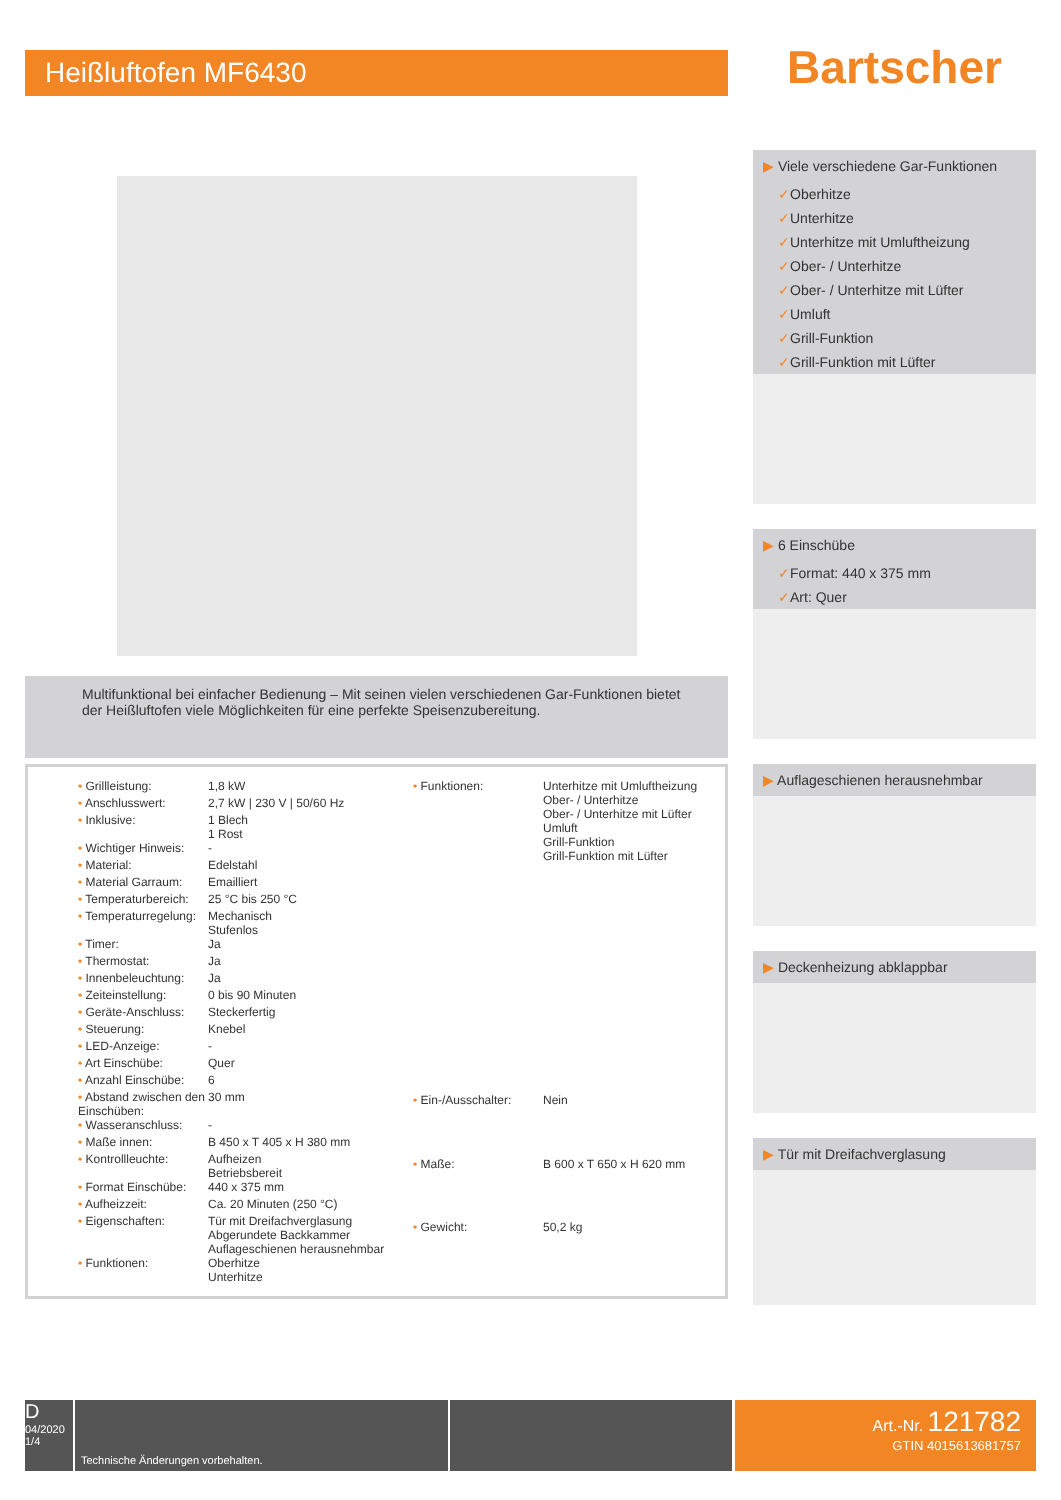Heißluftofen MF6430
Multifunktional bei einfacher Bedienung – Mit seinen vielen verschiedenen Gar-Funktionen bietet der Heißluftofen viele Möglichkeiten für eine perfekte Speisenzubereitung.
| • Grillleistung: | 1,8 kW |
| • Anschlusswert: | 2,7 kW / 230 V / 50/60 Hz |
| • Inklusive: | 1 Blech 1 Rost |
| • Wichtiger Hinweis: | - |
| • Material: | Edelstahl |
| • Material Garraum: | Emailliert |
| • Temperaturbereich: | 25 °C bis 250 °C |
| • Temperaturregelung: | Mechanisch Stufenlos |
| • Timer: | Ja |
| • Thermostat: | Ja |
| • Innenbeleuchtung: | Ja |
| • Zeiteinstellung: | 0 bis 90 Minuten |
| • Geräte-Anschluss: | Steckerfertig |
| • Steuerung: | Knebel |
| • LED-Anzeige: | - |
| • Art Einschübe: | Quer |
| • Anzahl Einschübe: | 6 |
| • Abstand zwischen den Einschüben: | 30 mm |
| • Wasseranschluss: | - |
| • Maße innen: | B 450 x T 405 x H 380 mm |
| • Kontrollleuchte: | Aufheizen Betriebsbereit |
| • Format Einschübe: | 440 x 375 mm |
| • Aufheizzeit: | Ca. 20 Minuten (250 °C) |
| • Eigenschaften: | Tür mit Dreifachverglasung Abgerundete Backkammer Auflageschienen herausnehmbar |
| • Funktionen: | Oberhitze Unterhitze |
| • Funktionen: | Unterhitze mit Umluftheizung Ober- / Unterhitze Ober- / Unterhitze mit Lüfter Umluft Grill-Funktion Grill-Funktion mit Lüfter |
| • Ein-/Ausschalter: | Nein |
| • Maße: | B 600 x T 650 x H 620 mm |
| • Gewicht: | 50,2 kg |
Bartscher
▶ Viele verschiedene Gar-Funktionen
✓Oberhitze
✓Unterhitze
✓Unterhitze mit Umluftheizung
✓Ober- / Unterhitze
✓Ober- / Unterhitze mit Lüfter
✓Umluft
✓Grill-Funktion
✓Grill-Funktion mit Lüfter
▶ 6 Einschübe
✓Format: 440 x 375 mm
✓Art: Quer
▶ Auflageschienen herausnehmbar
▶ Deckenheizung abklappbar
▶ Tür mit Dreifachverglasung
D
04/2020
1/4
Technische Änderungen vorbehalten.
Art.-Nr. 121782
GTIN 4015613681757